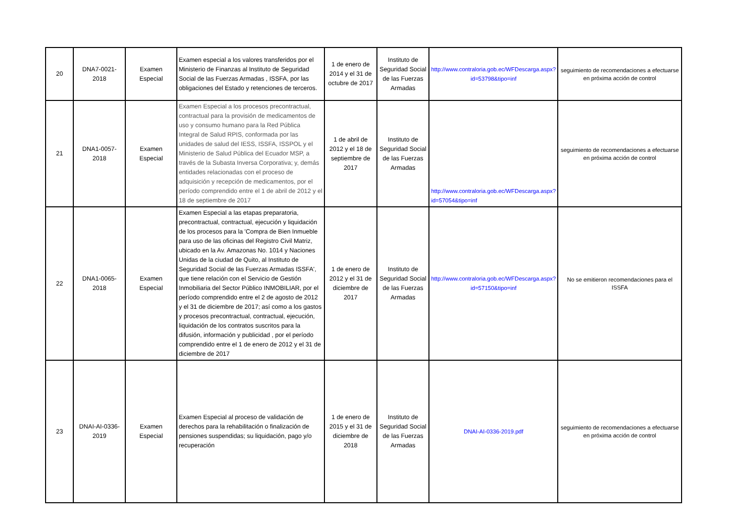| 20 | DNA7-0021-2018 | Examen Especial | Examen especial a los valores transferidos por el Ministerio de Finanzas al Instituto de Seguridad Social de las Fuerzas Armadas , ISSFA, por las obligaciones del Estado y retenciones de terceros. | 1 de enero de 2014 y el 31 de octubre de 2017 | Instituto de Seguridad Social de las Fuerzas Armadas | http://www.contraloria.gob.ec/WFDescarga.aspx?id=53798&tipo=inf | seguimiento de recomendaciones a efectuarse en próxima acción de control |
| 21 | DNA1-0057-2018 | Examen Especial | Examen Especial a los procesos precontractual, contractual para la provisión de medicamentos de uso y consumo humano para la Red Pública Integral de Salud RPIS, conformada por las unidades de salud del IESS, ISSFA, ISSPOL y el Ministerio de Salud Pública del Ecuador MSP, a través de la Subasta Inversa Corporativa; y, demás entidades relacionadas con el proceso de adquisición y recepción de medicamentos, por el período comprendido entre el 1 de abril de 2012 y el 18 de septiembre de 2017 | 1 de abril de 2012 y el 18 de septiembre de 2017 | Instituto de Seguridad Social de las Fuerzas Armadas | http://www.contraloria.gob.ec/WFDescarga.aspx?id=57054&tipo=inf | seguimiento de recomendaciones a efectuarse en próxima acción de control |
| 22 | DNA1-0065-2018 | Examen Especial | Examen Especial a las etapas preparatoria, precontractual, contractual, ejecución y liquidación de los procesos para la 'Compra de Bien Inmueble para uso de las oficinas del Registro Civil Matriz, ubicado en la Av. Amazonas No. 1014 y Naciones Unidas de la ciudad de Quito, al Instituto de Seguridad Social de las Fuerzas Armadas ISSFA', que tiene relación con el Servicio de Gestión Inmobiliaria del Sector Público INMOBILIAR, por el período comprendido entre el 2 de agosto de 2012 y el 31 de diciembre de 2017; así como a los gastos y procesos precontractual, contractual, ejecución, liquidación de los contratos suscritos para la difusión, información y publicidad , por el período comprendido entre el 1 de enero de 2012 y el 31 de diciembre de 2017 | 1 de enero de 2012 y el 31 de diciembre de 2017 | Instituto de Seguridad Social de las Fuerzas Armadas | http://www.contraloria.gob.ec/WFDescarga.aspx?id=57150&tipo=inf | No se emitieron recomendaciones para el ISSFA |
| 23 | DNAI-AI-0336-2019 | Examen Especial | Examen Especial al proceso de validación de derechos para la rehabilitación o finalización de pensiones suspendidas; su liquidación, pago y/o recuperación | 1 de enero de 2015 y el 31 de diciembre de 2018 | Instituto de Seguridad Social de las Fuerzas Armadas | DNAI-AI-0336-2019.pdf | seguimiento de recomendaciones a efectuarse en próxima acción de control |